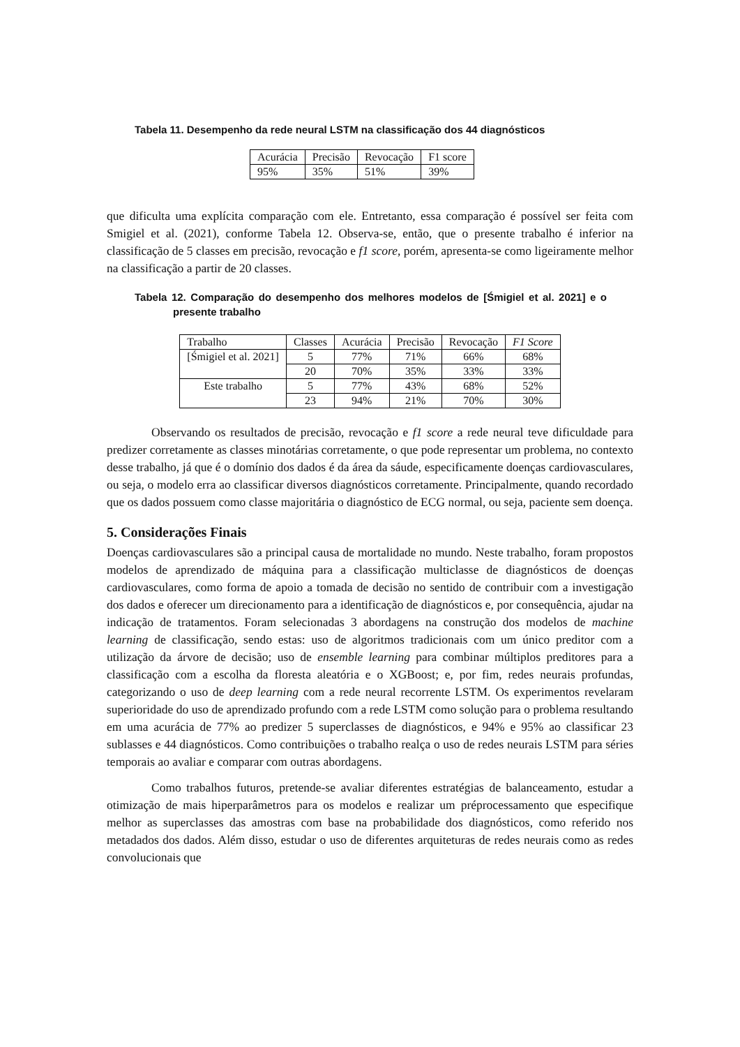Tabela 11. Desempenho da rede neural LSTM na classificação dos 44 diagnósticos
| Acurácia | Precisão | Revocação | F1 score |
| --- | --- | --- | --- |
| 95% | 35% | 51% | 39% |
que dificulta uma explícita comparação com ele. Entretanto, essa comparação é possível ser feita com Smigiel et al. (2021), conforme Tabela 12. Observa-se, então, que o presente trabalho é inferior na classificação de 5 classes em precisão, revocação e f1 score, porém, apresenta-se como ligeiramente melhor na classificação a partir de 20 classes.
Tabela 12. Comparação do desempenho dos melhores modelos de [Śmigiel et al. 2021] e o presente trabalho
| Trabalho | Classes | Acurácia | Precisão | Revocação | F1 Score |
| --- | --- | --- | --- | --- | --- |
| [Śmigiel et al. 2021] | 5 | 77% | 71% | 66% | 68% |
| | 20 | 70% | 35% | 33% | 33% |
| Este trabalho | 5 | 77% | 43% | 68% | 52% |
| | 23 | 94% | 21% | 70% | 30% |
Observando os resultados de precisão, revocação e f1 score a rede neural teve dificuldade para predizer corretamente as classes minotárias corretamente, o que pode representar um problema, no contexto desse trabalho, já que é o domínio dos dados é da área da sáude, especificamente doenças cardiovasculares, ou seja, o modelo erra ao classificar diversos diagnósticos corretamente. Principalmente, quando recordado que os dados possuem como classe majoritária o diagnóstico de ECG normal, ou seja, paciente sem doença.
5. Considerações Finais
Doenças cardiovasculares são a principal causa de mortalidade no mundo. Neste trabalho, foram propostos modelos de aprendizado de máquina para a classificação multiclasse de diagnósticos de doenças cardiovasculares, como forma de apoio a tomada de decisão no sentido de contribuir com a investigação dos dados e oferecer um direcionamento para a identificação de diagnósticos e, por consequência, ajudar na indicação de tratamentos. Foram selecionadas 3 abordagens na construção dos modelos de machine learning de classificação, sendo estas: uso de algoritmos tradicionais com um único preditor com a utilização da árvore de decisão; uso de ensemble learning para combinar múltiplos preditores para a classificação com a escolha da floresta aleatória e o XGBoost; e, por fim, redes neurais profundas, categorizando o uso de deep learning com a rede neural recorrente LSTM. Os experimentos revelaram superioridade do uso de aprendizado profundo com a rede LSTM como solução para o problema resultando em uma acurácia de 77% ao predizer 5 superclasses de diagnósticos, e 94% e 95% ao classificar 23 sublasses e 44 diagnósticos. Como contribuições o trabalho realça o uso de redes neurais LSTM para séries temporais ao avaliar e comparar com outras abordagens.
Como trabalhos futuros, pretende-se avaliar diferentes estratégias de balanceamento, estudar a otimização de mais hiperparâmetros para os modelos e realizar um préprocessamento que especifique melhor as superclasses das amostras com base na probabilidade dos diagnósticos, como referido nos metadados dos dados. Além disso, estudar o uso de diferentes arquiteturas de redes neurais como as redes convolucionais que